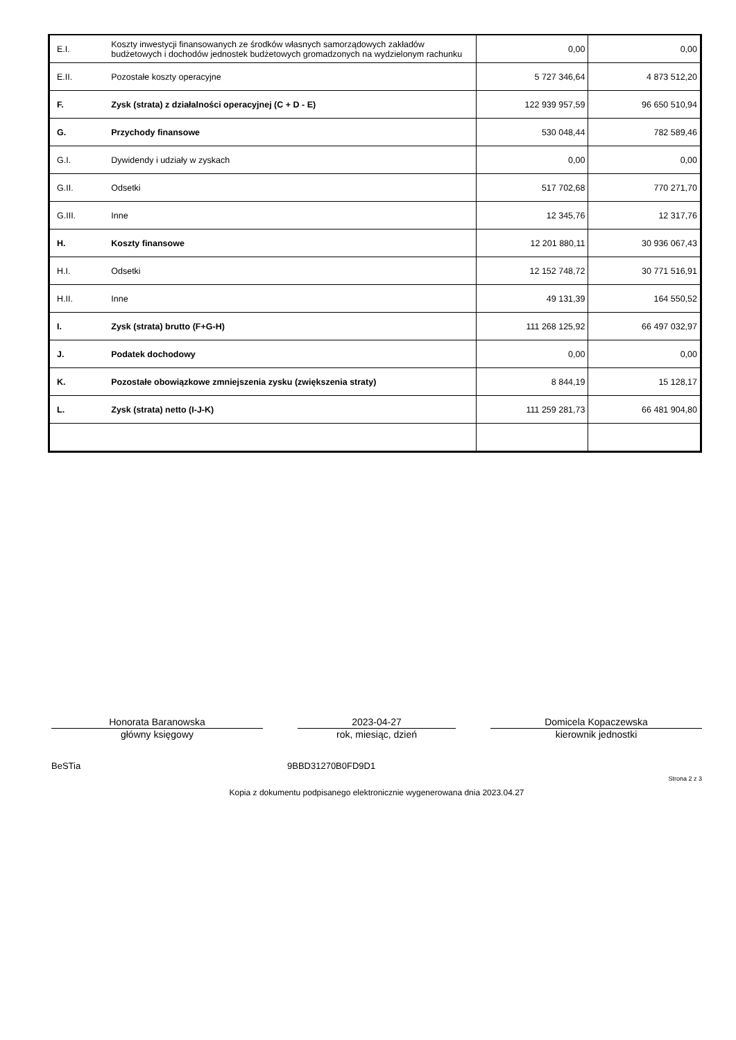| E.I. | Koszty inwestycji finansowanych ze środków własnych samorządowych zakładów budżetowych i dochodów jednostek budżetowych gromadzonych na wydzielonym rachunku | 0,00 | 0,00 |
| E.II. | Pozostałe koszty operacyjne | 5 727 346,64 | 4 873 512,20 |
| F. | Zysk (strata) z działalności operacyjnej (C + D - E) | 122 939 957,59 | 96 650 510,94 |
| G. | Przychody finansowe | 530 048,44 | 782 589,46 |
| G.I. | Dywidendy i udziały w zyskach | 0,00 | 0,00 |
| G.II. | Odsetki | 517 702,68 | 770 271,70 |
| G.III. | Inne | 12 345,76 | 12 317,76 |
| H. | Koszty finansowe | 12 201 880,11 | 30 936 067,43 |
| H.I. | Odsetki | 12 152 748,72 | 30 771 516,91 |
| H.II. | Inne | 49 131,39 | 164 550,52 |
| I. | Zysk (strata) brutto (F+G-H) | 111 268 125,92 | 66 497 032,97 |
| J. | Podatek dochodowy | 0,00 | 0,00 |
| K. | Pozostałe obowiązkowe zmniejszenia zysku (zwiększenia straty) | 8 844,19 | 15 128,17 |
| L. | Zysk (strata) netto (I-J-K) | 111 259 281,73 | 66 481 904,80 |
Honorata Baranowska
główny księgowy
2023-04-27
rok, miesiąc, dzień
Domicela Kopaczewska
kierownik jednostki
BeSTia 9BBD31270B0FD9D1
Strona 2 z 3
Kopia z dokumentu podpisanego elektronicznie wygenerowana dnia 2023.04.27